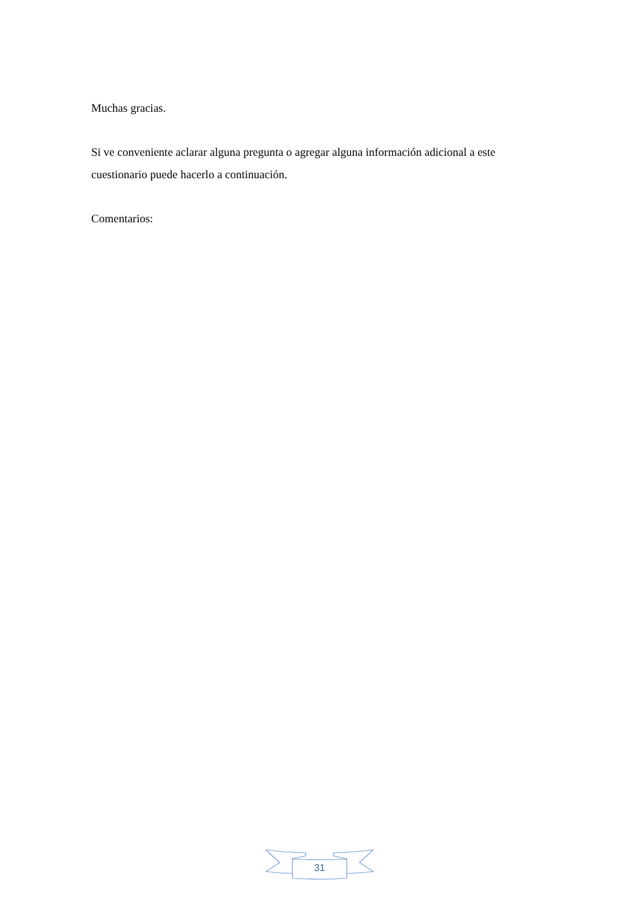Muchas gracias.
Si ve conveniente aclarar alguna pregunta o agregar alguna información adicional a este cuestionario puede hacerlo a continuación.
Comentarios:
31